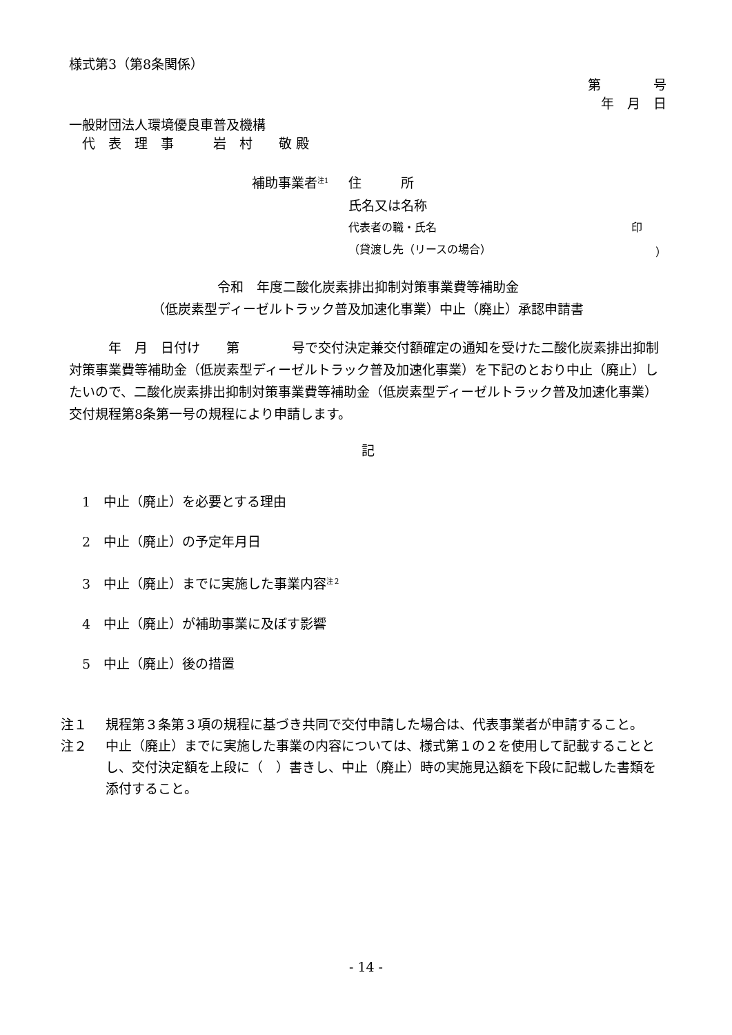様式第3（第8条関係）
第　　　　号
年　月　日
一般財団法人環境優良車普及機構
　代　表　理　事　　　岩　村　　敬 殿
補助事業者<sup>注1</sup> 住　　　所
氏名又は名称
代表者の職・氏名 印
（貸渡し先（リースの場合） ）
令和　年度二酸化炭素排出抑制対策事業費等補助金
（低炭素型ディーゼルトラック普及加速化事業）中止（廃止）承認申請書
　　　年　月　日付け　　第　　　　号で交付決定兼交付額確定の通知を受けた二酸化炭素排出抑制対策事業費等補助金（低炭素型ディーゼルトラック普及加速化事業）を下記のとおり中止（廃止）したいので、二酸化炭素排出抑制対策事業費等補助金（低炭素型ディーゼルトラック普及加速化事業）交付規程第8条第一号の規程により申請します。
記
　1　中止（廃止）を必要とする理由
　2　中止（廃止）の予定年月日
　3　中止（廃止）までに実施した事業内容<sup>注２</sup>
　4　中止（廃止）が補助事業に及ぼす影響
　5　中止（廃止）後の措置
注１ 規程第３条第３項の規程に基づき共同で交付申請した場合は、代表事業者が申請すること。
注２ 中止（廃止）までに実施した事業の内容については、様式第１の２を使用して記載することとし、交付決定額を上段に（　）書きし、中止（廃止）時の実施見込額を下段に記載した書類を添付すること。
- 14 -